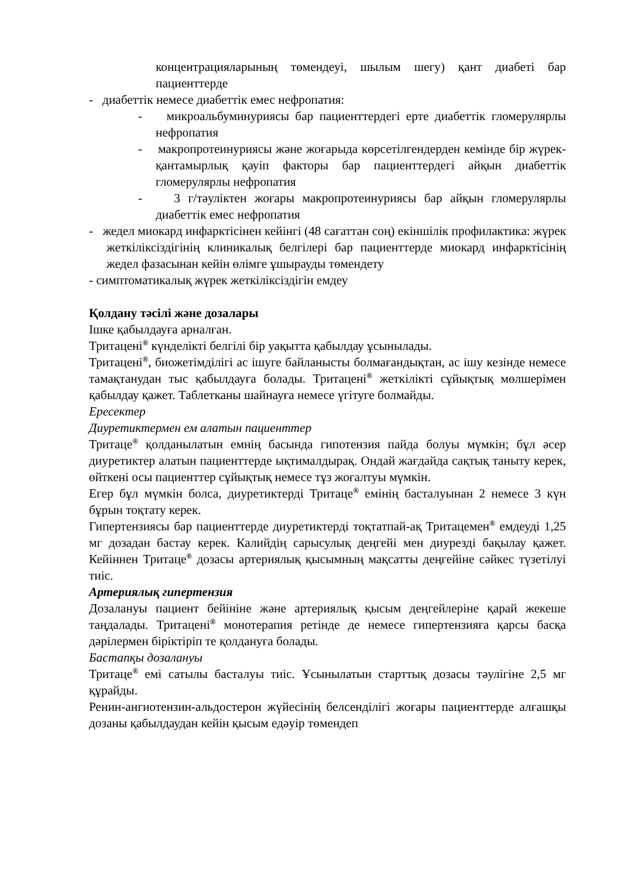концентрацияларының төмендеуі, шылым шегу) қант диабеті бар пациенттерде
- диабеттік немесе диабеттік емес нефропатия:
- микроальбуминуриясы бар пациенттердегі ерте диабеттік гломерулярлы нефропатия
- макропротеинуриясы және жоғарыда көрсетілгендерден кемінде бір жүрек-қантамырлық қауіп факторы бар пациенттердегі айқын диабеттік гломерулярлы нефропатия
- 3 г/тәуліктен жоғары макропротеинуриясы бар айқын гломерулярлы диабеттік емес нефропатия
- жедел миокард инфарктісінен кейінгі (48 сағаттан соң) екіншілік профилактика: жүрек жеткіліксіздігінің клиникалық белгілері бар пациенттерде миокард инфарктісінің жедел фазасынан кейін өлімге ұшырауды төмендету
- симптоматикалық жүрек жеткіліксіздігін емдеу
Қолдану тәсілі және дозалары
Ішке қабылдауға арналған.
Тритацені<sup>®</sup> күнделікті белгілі бір уақытта қабылдау ұсынылады.
Тритацені<sup>®</sup>, биожетімділігі ас ішуге байланысты болмағандықтан, ас ішу кезінде немесе тамақтанудан тыс қабылдауға болады. Тритацені<sup>®</sup> жеткілікті сұйықтық мөлшерімен қабылдау қажет. Таблетканы шайнауға немесе үгітуге болмайды.
Ересектер
Диуретиктермен ем алатын пациенттер
Тритаце<sup>®</sup> қолданылатын емнің басында гипотензия пайда болуы мүмкін; бұл әсер диуретиктер алатын пациенттерде ықтималдырақ. Ондай жағдайда сақтық таныту керек, өйткені осы пациенттер сұйықтық немесе тұз жоғалтуы мүмкін.
Егер бұл мүмкін болса, диуретиктерді Тритаце<sup>®</sup> емінің басталуынан 2 немесе 3 күн бұрын тоқтату керек.
Гипертензиясы бар пациенттерде диуретиктерді тоқтатпай-ақ Тритацемен<sup>®</sup> емдеуді 1,25 мг дозадан бастау керек. Калийдің сарысулық деңгейі мен диурезді бақылау қажет. Кейіннен Тритаце<sup>®</sup> дозасы артериялық қысымның мақсатты деңгейіне сәйкес түзетілуі тиіс.
Артериялық гипертензия
Дозалануы пациент бейініне және артериялық қысым деңгейлеріне қарай жекеше таңдалады. Тритацені<sup>®</sup> монотерапия ретінде де немесе гипертензияға қарсы басқа дәрілермен біріктіріп те қолдануға болады.
Бастапқы дозалануы
Тритаце<sup>®</sup> емі сатылы басталуы тиіс. Ұсынылатын старттық дозасы тәулігіне 2,5 мг құрайды.
Ренин-ангиотензин-альдостерон жүйесінің белсенділігі жоғары пациенттерде алғашқы дозаны қабылдаудан кейін қысым едәуір төмендеп